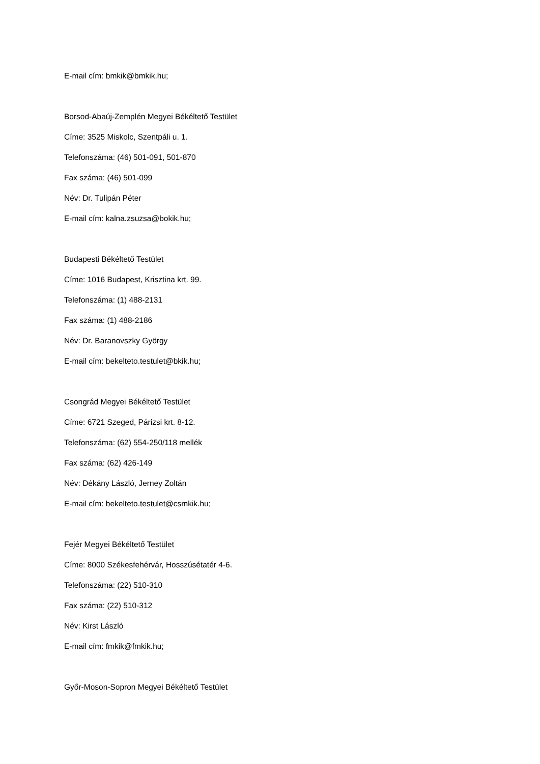E-mail cím: bmkik@bmkik.hu;
Borsod-Abaúj-Zemplén Megyei Békéltető Testület
Címe: 3525 Miskolc, Szentpáli u. 1.
Telefonszáma: (46) 501-091, 501-870
Fax száma: (46) 501-099
Név: Dr. Tulipán Péter
E-mail cím: kalna.zsuzsa@bokik.hu;
Budapesti Békéltető Testület
Címe: 1016 Budapest, Krisztina krt. 99.
Telefonszáma: (1) 488-2131
Fax száma: (1) 488-2186
Név: Dr. Baranovszky György
E-mail cím: bekelteto.testulet@bkik.hu;
Csongrád Megyei Békéltető Testület
Címe: 6721 Szeged, Párizsi krt. 8-12.
Telefonszáma: (62) 554-250/118 mellék
Fax száma: (62) 426-149
Név: Dékány László, Jerney Zoltán
E-mail cím: bekelteto.testulet@csmkik.hu;
Fejér Megyei Békéltető Testület
Címe: 8000 Székesfehérvár, Hosszúsétatér 4-6.
Telefonszáma: (22) 510-310
Fax száma: (22) 510-312
Név: Kirst László
E-mail cím: fmkik@fmkik.hu;
Győr-Moson-Sopron Megyei Békéltető Testület